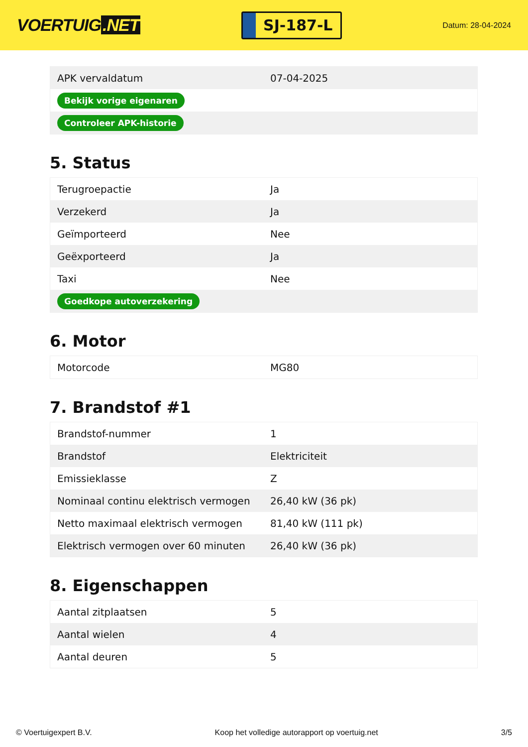VOERTUIG.NET
SJ-187-L
Datum: 28-04-2024
| APK vervaldatum | 07-04-2025 |
| Bekijk vorige eigenaren | |
| Controleer APK-historie | |
5. Status
| Terugroepactie | Ja |
| Verzekerd | Ja |
| Geïmporteerd | Nee |
| Geëxporteerd | Ja |
| Taxi | Nee |
| Goedkope autoverzekering | |
6. Motor
| Motorcode | MG80 |
7. Brandstof #1
| Brandstof-nummer | 1 |
| Brandstof | Elektriciteit |
| Emissieklasse | Z |
| Nominaal continu elektrisch vermogen | 26,40 kW (36 pk) |
| Netto maximaal elektrisch vermogen | 81,40 kW (111 pk) |
| Elektrisch vermogen over 60 minuten | 26,40 kW (36 pk) |
8. Eigenschappen
| Aantal zitplaatsen | 5 |
| Aantal wielen | 4 |
| Aantal deuren | 5 |
© Voertuigexpert B.V. Koop het volledige autorapport op voertuig.net 3/5